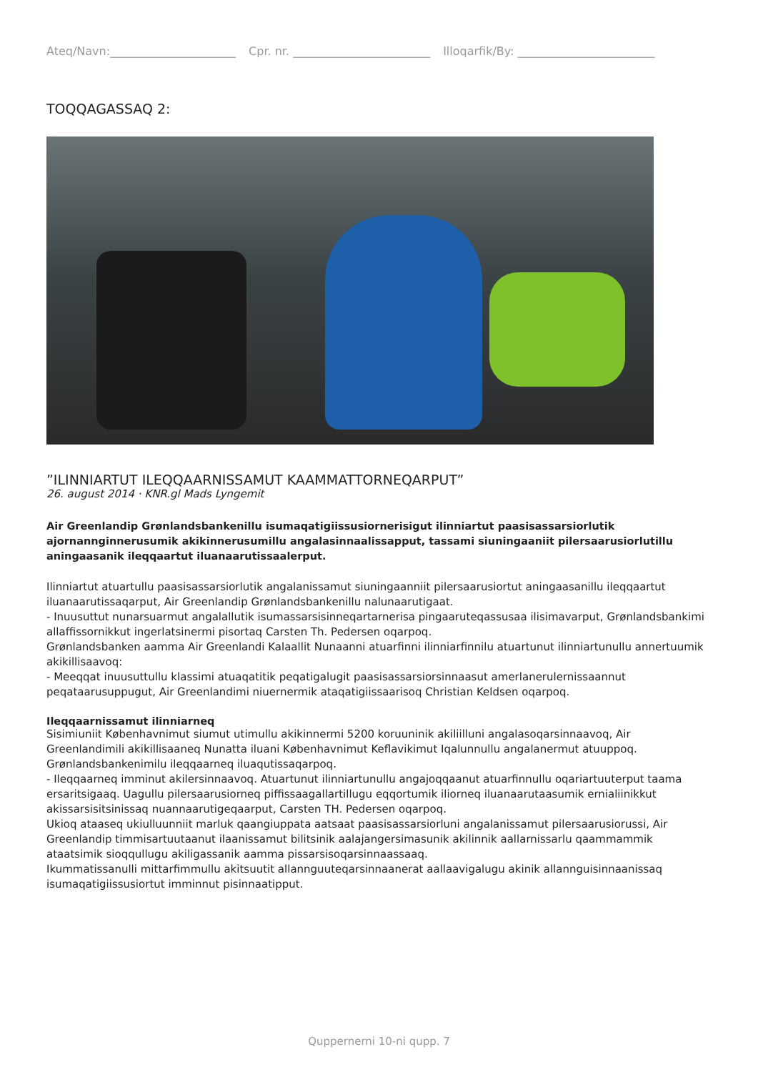Ateq/Navn:______________________ Cpr. nr. ________________________ Illoqarfik/By: ________________________
TOQQAGASSAQ 2:
”ILINNIARTUT ILEQQAARNISSAMUT KAAMMATTORNEQARPUT”
26. august 2014 · KNR.gl Mads Lyngemit
Air Greenlandip Grønlandsbankenillu isumaqatigiissusiornerisigut ilinniartut paasisassarsiorlutik ajornannginnerusumik akikinnerusumillu angalasinnaalissapput, tassami siuningaaniit pilersaarusiorlutillu aningaasanik ileqqaartut iluanaarutissaalerput.
Ilinniartut atuartullu paasisassarsiorlutik angalanissamut siuningaanniit pilersaarusiortut aningaasanillu ileqqaartut iluanaarutissaqarput, Air Greenlandip Grønlandsbankenillu nalunaarutigaat.
- Inuusuttut nunarsuarmut angalallutik isumassarsisinneqartarnerisa pingaaruteqassusaa ilisimavarput, Grønlandsbankimi allaffissornikkut ingerlatsinermi pisortaq Carsten Th. Pedersen oqarpoq.
Grønlandsbanken aamma Air Greenlandi Kalaallit Nunaanni atuarfinni ilinniarfinnilu atuartunut ilinniartunullu annertuumik akikillisaavoq:
- Meeqqat inuusuttullu klassimi atuaqatitik peqatigalugit paasisassarsiorsinnaasut amerlanerulernissaannut peqataarusuppugut, Air Greenlandimi niuernermik ataqatigiissaarisoq Christian Keldsen oqarpoq.
Ileqqaarnissamut ilinniarneq
Sisimiuniit Københavnimut siumut utimullu akikinnermi 5200 koruuninik akiliilluni angalasoqarsinnaavoq, Air Greenlandimili akikillisaaneq Nunatta iluani Københavnimut Keflavikimut Iqalunnullu angalanermut atuuppoq.
Grønlandsbankenimilu ileqqaarneq iluaqutissaqarpoq.
- Ileqqaarneq imminut akilersinnaavoq. Atuartunut ilinniartunullu angajoqqaanut atuarfinnullu oqariartuuterput taama ersaritsigaaq. Uagullu pilersaarusiorneq piffissaagallartillugu eqqortumik iliorneq iluanaarutaasumik ernialiinikkut akissarsisitsinissaq nuannaarutigeqaarput, Carsten TH. Pedersen oqarpoq.
Ukioq ataaseq ukiulluunniit marluk qaangiuppata aatsaat paasisassarsiorluni angalanissamut pilersaarusiorussi, Air Greenlandip timmisartuutaanut ilaanissamut bilitsinik aalajangersimasunik akilinnik aallarnissarlu qaammammik ataatsimik sioqqullugu akiligassanik aamma pissarsisoqarsinnaassaaq.
Ikummatissanulli mittarfimmullu akitsuutit allannguuteqarsinnaanerat aallaavigalugu akinik allannguisinnaanissaq isumaqatigiissusiortut imminnut pisinnaatipput.
Quppernerni 10-ni qupp. 7